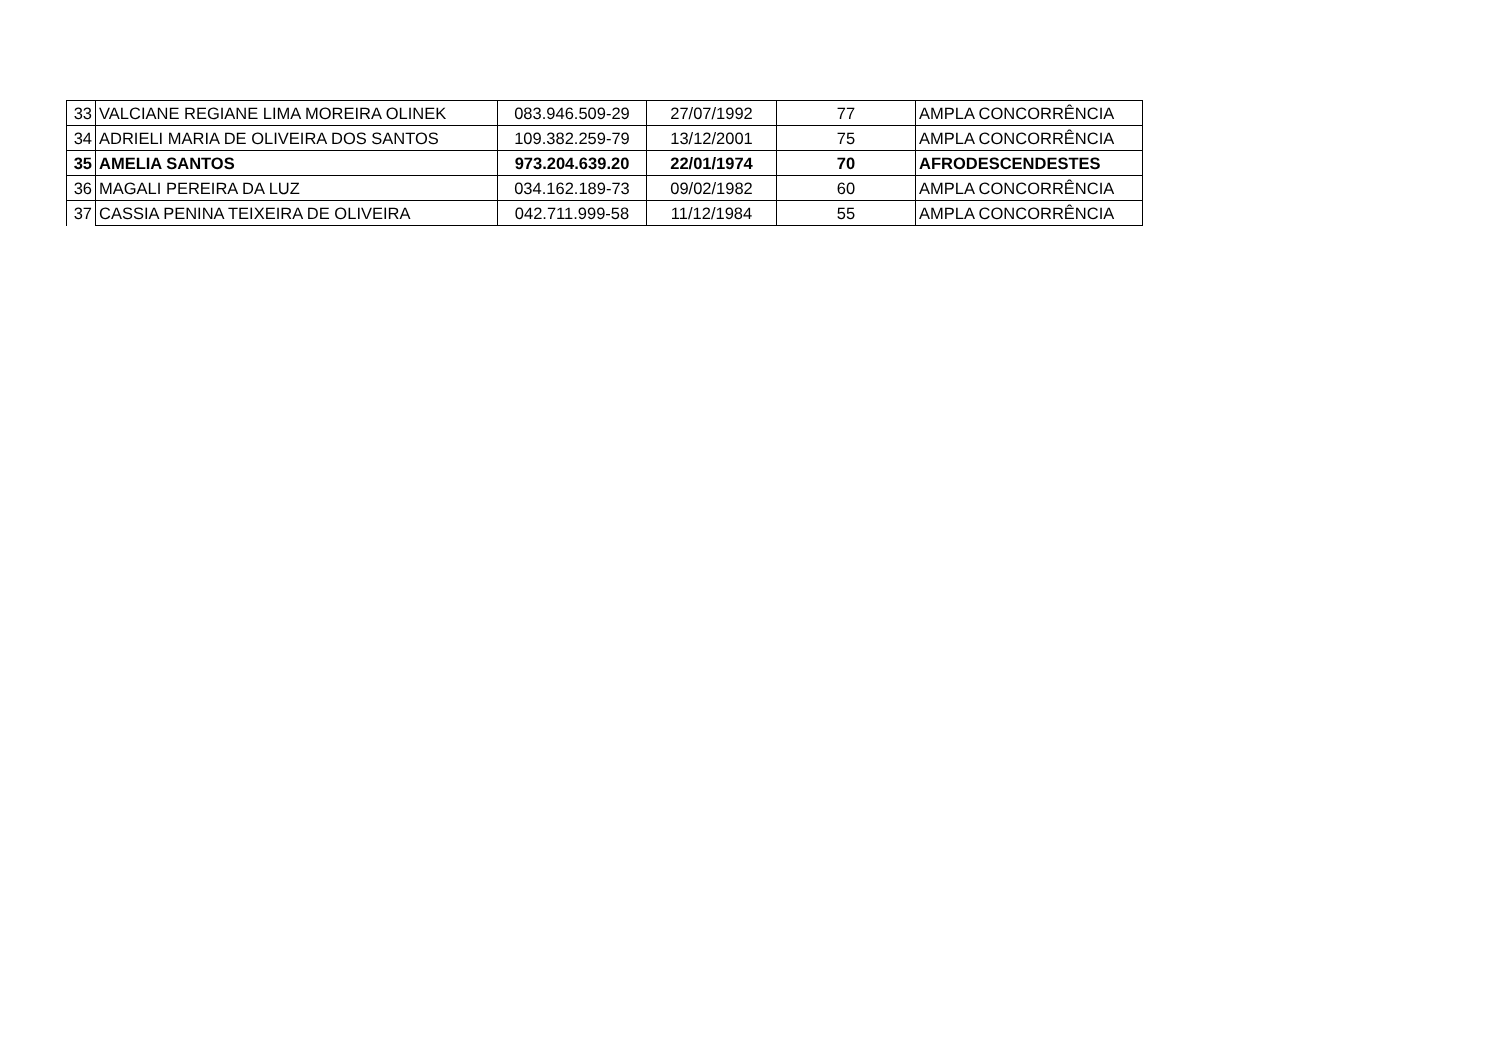| 33 | VALCIANE REGIANE LIMA MOREIRA OLINEK | 083.946.509-29 | 27/07/1992 | 77 | AMPLA CONCORRÊNCIA |
| 34 | ADRIELI MARIA DE OLIVEIRA DOS SANTOS | 109.382.259-79 | 13/12/2001 | 75 | AMPLA CONCORRÊNCIA |
| 35 | AMELIA SANTOS | 973.204.639.20 | 22/01/1974 | 70 | AFRODESCENDESTES |
| 36 | MAGALI PEREIRA DA LUZ | 034.162.189-73 | 09/02/1982 | 60 | AMPLA CONCORRÊNCIA |
| 37 | CASSIA PENINA TEIXEIRA DE OLIVEIRA | 042.711.999-58 | 11/12/1984 | 55 | AMPLA CONCORRÊNCIA |